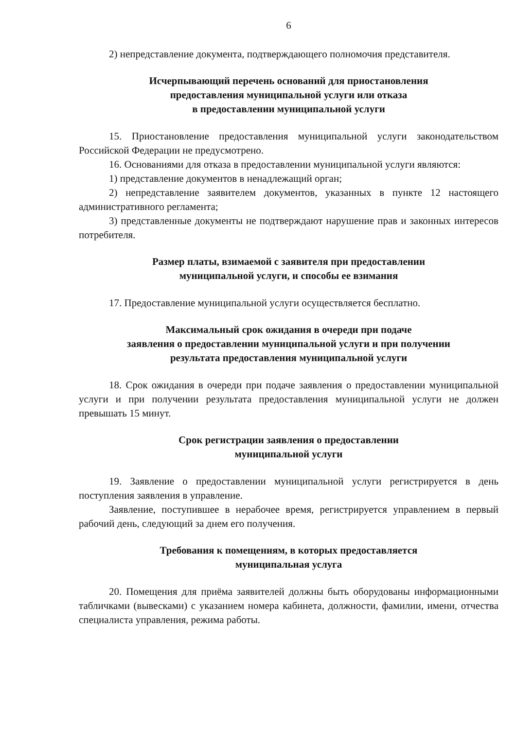6
2) непредставление документа, подтверждающего полномочия представителя.
Исчерпывающий перечень оснований для приостановления
предоставления муниципальной услуги или отказа
в предоставлении муниципальной услуги
15. Приостановление предоставления муниципальной услуги законодательством Российской Федерации не предусмотрено.
16. Основаниями для отказа в предоставлении муниципальной услуги являются:
1) представление документов в ненадлежащий орган;
2) непредставление заявителем документов, указанных в пункте 12 настоящего административного регламента;
3) представленные документы не подтверждают нарушение прав и законных интересов потребителя.
Размер платы, взимаемой с заявителя при предоставлении
муниципальной услуги, и способы ее взимания
17. Предоставление муниципальной услуги осуществляется бесплатно.
Максимальный срок ожидания в очереди при подаче
заявления о предоставлении муниципальной услуги и при получении
результата предоставления муниципальной услуги
18. Срок ожидания в очереди при подаче заявления о предоставлении муниципальной услуги и при получении результата предоставления муниципальной услуги не должен превышать 15 минут.
Срок регистрации заявления о предоставлении
муниципальной услуги
19. Заявление о предоставлении муниципальной услуги регистрируется в день поступления заявления в управление.
Заявление, поступившее в нерабочее время, регистрируется управлением в первый рабочий день, следующий за днем его получения.
Требования к помещениям, в которых предоставляется
муниципальная услуга
20. Помещения для приёма заявителей должны быть оборудованы информационными табличками (вывесками) с указанием номера кабинета, должности, фамилии, имени, отчества специалиста управления, режима работы.